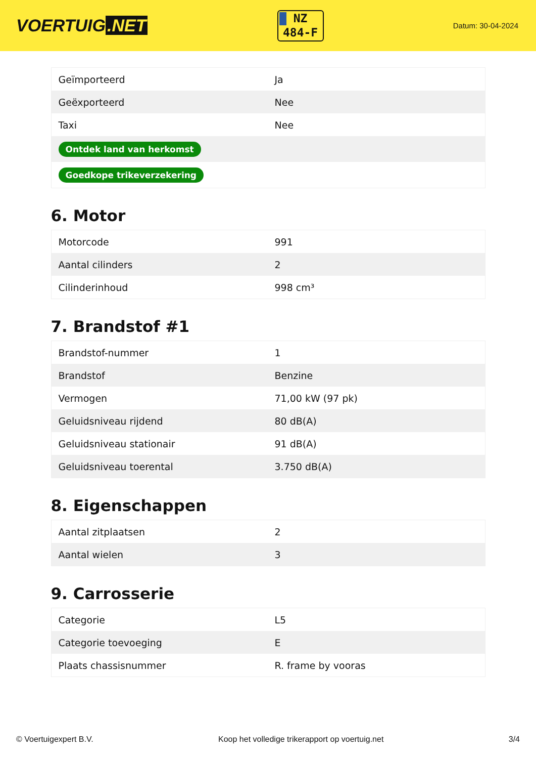VOERTUIG.NET
NZ
484-F
Datum: 30-04-2024
| Geïmporteerd | Ja |
| Geëxporteerd | Nee |
| Taxi | Nee |
| Ontdek land van herkomst | |
| Goedkope trikeverzekering | |
6. Motor
| Motorcode | 991 |
| Aantal cilinders | 2 |
| Cilinderinhoud | 998 cm³ |
7. Brandstof #1
| Brandstof-nummer | 1 |
| Brandstof | Benzine |
| Vermogen | 71,00 kW (97 pk) |
| Geluidsniveau rijdend | 80 dB(A) |
| Geluidsniveau stationair | 91 dB(A) |
| Geluidsniveau toerental | 3.750 dB(A) |
8. Eigenschappen
| Aantal zitplaatsen | 2 |
| Aantal wielen | 3 |
9. Carrosserie
| Categorie | L5 |
| Categorie toevoeging | E |
| Plaats chassisnummer | R. frame by vooras |
© Voertuigexpert B.V. Koop het volledige trikerapport op voertuig.net 3/4